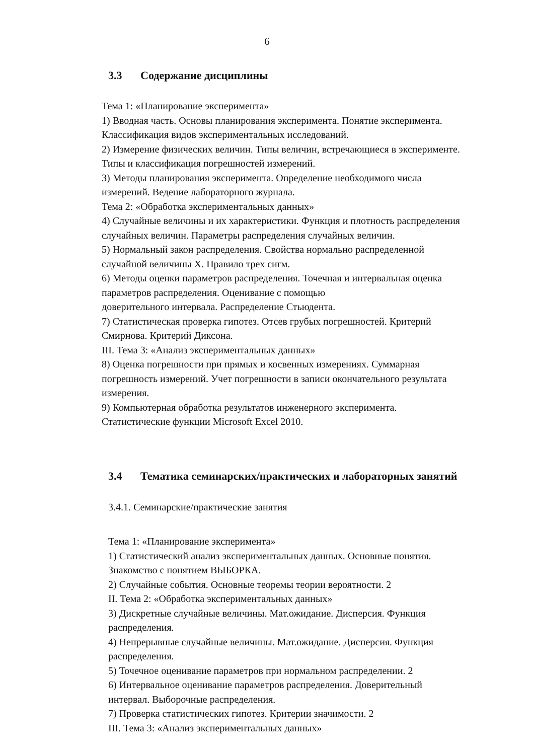6
3.3 Содержание дисциплины
Тема 1: «Планирование эксперимента»
1) Вводная часть. Основы планирования эксперимента. Понятие эксперимента. Классификация видов экспериментальных исследований.
2) Измерение физических величин. Типы величин, встречающиеся в эксперименте. Типы и классификация погрешностей измерений.
3) Методы планирования эксперимента. Определение необходимого числа измерений. Ведение лабораторного журнала.
Тема 2: «Обработка экспериментальных данных»
4) Случайные величины и их характеристики. Функция и плотность распределения случайных величин. Параметры распределения случайных величин.
5) Нормальный закон распределения. Свойства нормально распределенной случайной величины X. Правило трех сигм.
6) Методы оценки параметров распределения. Точечная и интервальная оценка параметров распределения. Оценивание с помощью
доверительного интервала. Распределение Стьюдента.
7) Статистическая проверка гипотез. Отсев грубых погрешностей. Критерий Смирнова. Критерий Диксона.
III. Тема 3: «Анализ экспериментальных данных»
8) Оценка погрешности при прямых и косвенных измерениях. Суммарная погрешность измерений. Учет погрешности в записи окончательного результата измерения.
9) Компьютерная обработка результатов инженерного эксперимента. Статистические функции Microsoft Excel 2010.
3.4 Тематика семинарских/практических и лабораторных занятий
3.4.1. Семинарские/практические занятия
Тема 1: «Планирование эксперимента»
1) Статистический анализ экспериментальных данных. Основные понятия. Знакомство с понятием ВЫБОРКА.
2) Случайные события. Основные теоремы теории вероятности. 2
II. Тема 2: «Обработка экспериментальных данных»
3) Дискретные случайные величины. Мат.ожидание. Дисперсия. Функция распределения.
4) Непрерывные случайные величины. Мат.ожидание. Дисперсия. Функция распределения.
5) Точечное оценивание параметров при нормальном распределении. 2
6) Интервальное оценивание параметров распределения. Доверительный интервал. Выборочные распределения.
7) Проверка статистических гипотез. Критерии значимости. 2
III. Тема 3: «Анализ экспериментальных данных»